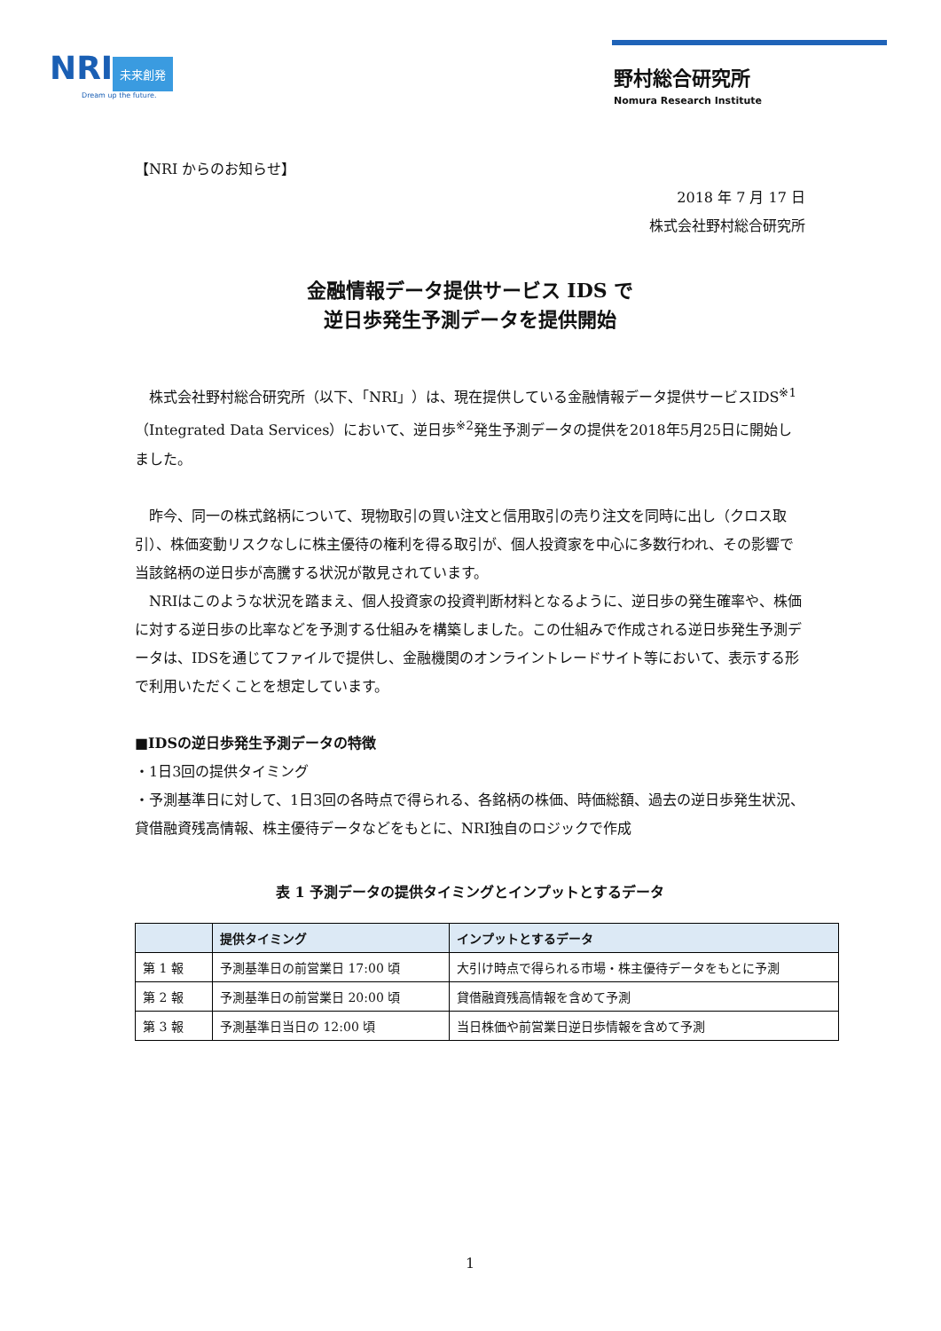NRI 未来創発
Dream up the future.
野村総合研究所
Nomura Research Institute
【NRI からのお知らせ】
2018 年 7 月 17 日
株式会社野村総合研究所
金融情報データ提供サービス IDS で
逆日歩発生予測データを提供開始
　株式会社野村総合研究所（以下、「NRI」）は、現在提供している金融情報データ提供サービスIDS<sup>※1</sup>（Integrated Data Services）において、逆日歩<sup>※2</sup>発生予測データの提供を2018年5月25日に開始しました。
　昨今、同一の株式銘柄について、現物取引の買い注文と信用取引の売り注文を同時に出し（クロス取引）、株価変動リスクなしに株主優待の権利を得る取引が、個人投資家を中心に多数行われ、その影響で当該銘柄の逆日歩が高騰する状況が散見されています。
　NRIはこのような状況を踏まえ、個人投資家の投資判断材料となるように、逆日歩の発生確率や、株価に対する逆日歩の比率などを予測する仕組みを構築しました。この仕組みで作成される逆日歩発生予測データは、IDSを通じてファイルで提供し、金融機関のオンライントレードサイト等において、表示する形で利用いただくことを想定しています。
■IDSの逆日歩発生予測データの特徴
・1日3回の提供タイミング
・予測基準日に対して、1日3回の各時点で得られる、各銘柄の株価、時価総額、過去の逆日歩発生状況、貸借融資残高情報、株主優待データなどをもとに、NRI独自のロジックで作成
表 1 予測データの提供タイミングとインプットとするデータ
| | 提供タイミング | インプットとするデータ |
| --- | --- | --- |
| 第 1 報 | 予測基準日の前営業日 17:00 頃 | 大引け時点で得られる市場・株主優待データをもとに予測 |
| 第 2 報 | 予測基準日の前営業日 20:00 頃 | 貸借融資残高情報を含めて予測 |
| 第 3 報 | 予測基準日当日の 12:00 頃 | 当日株価や前営業日逆日歩情報を含めて予測 |
1